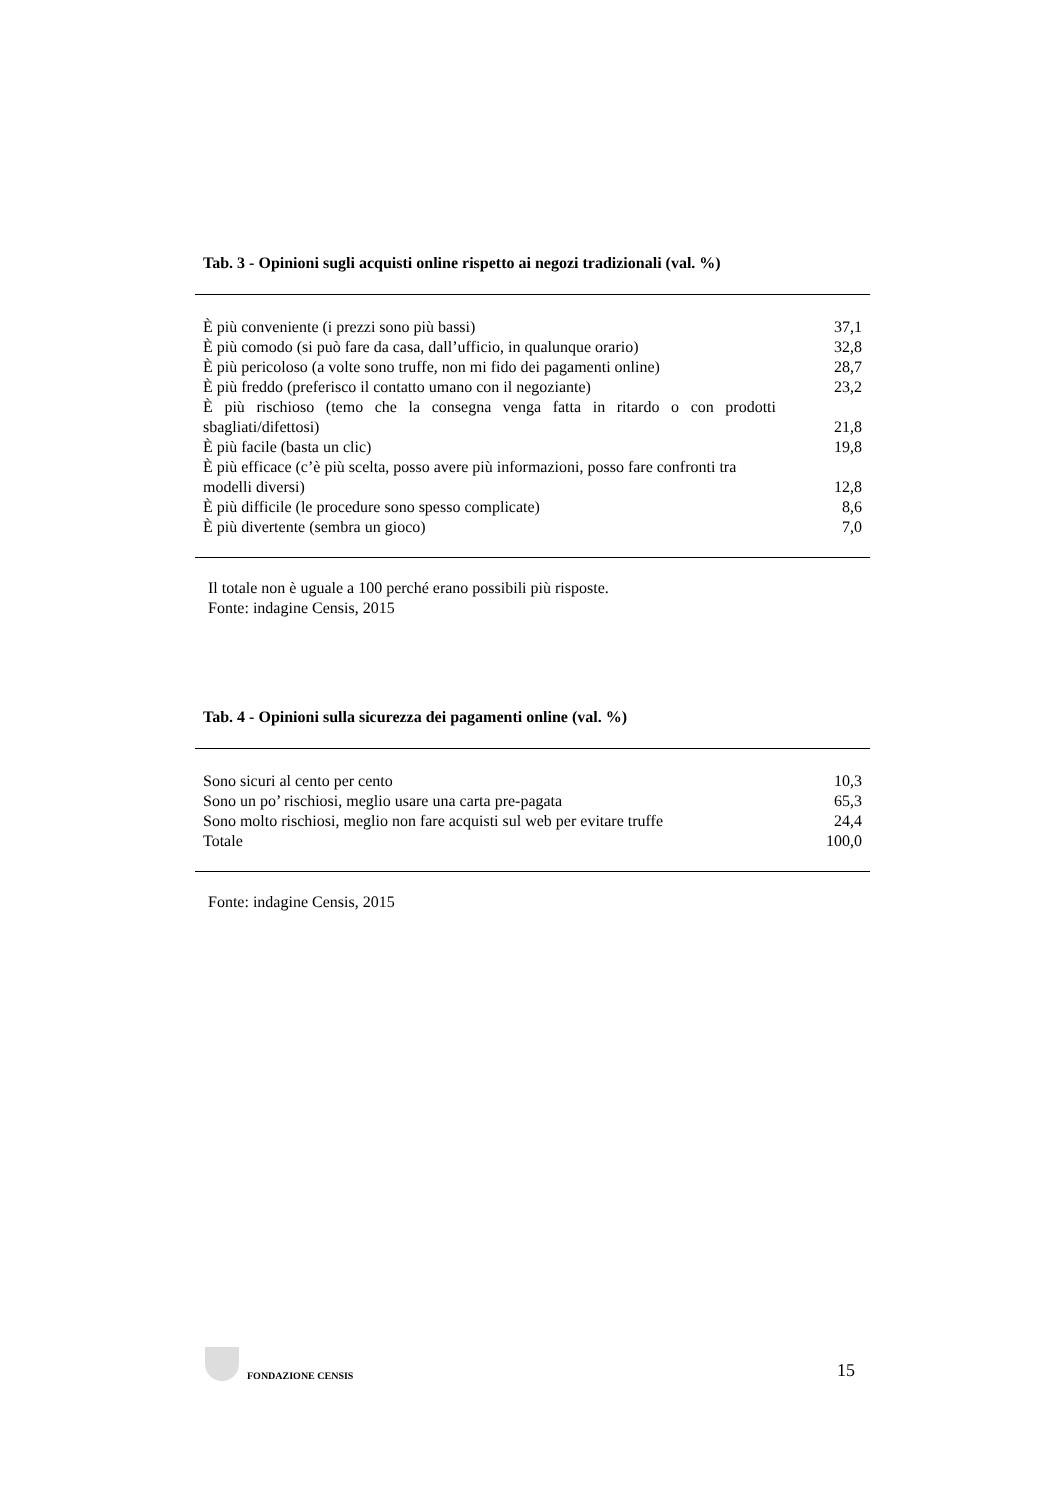Tab. 3 - Opinioni sugli acquisti online rispetto ai negozi tradizionali (val. %)
| È più conveniente (i prezzi sono più bassi) | 37,1 |
| È più comodo (si può fare da casa, dall’ufficio, in qualunque orario) | 32,8 |
| È più pericoloso (a volte sono truffe, non mi fido dei pagamenti online) | 28,7 |
| È più freddo (preferisco il contatto umano con il negoziante) | 23,2 |
| È più rischioso (temo che la consegna venga fatta in ritardo o con prodotti sbagliati/difettosi) | 21,8 |
| È più facile (basta un clic) | 19,8 |
| È più efficace (c’è più scelta, posso avere più informazioni, posso fare confronti tra modelli diversi) | 12,8 |
| È più difficile (le procedure sono spesso complicate) | 8,6 |
| È più divertente (sembra un gioco) | 7,0 |
Il totale non è uguale a 100 perché erano possibili più risposte.
Fonte: indagine Censis, 2015
Tab. 4 - Opinioni sulla sicurezza dei pagamenti online (val. %)
| Sono sicuri al cento per cento | 10,3 |
| Sono un po’ rischiosi, meglio usare una carta pre-pagata | 65,3 |
| Sono molto rischiosi, meglio non fare acquisti sul web per evitare truffe | 24,4 |
| Totale | 100,0 |
Fonte: indagine Censis, 2015
FONDAZIONE CENSIS
15